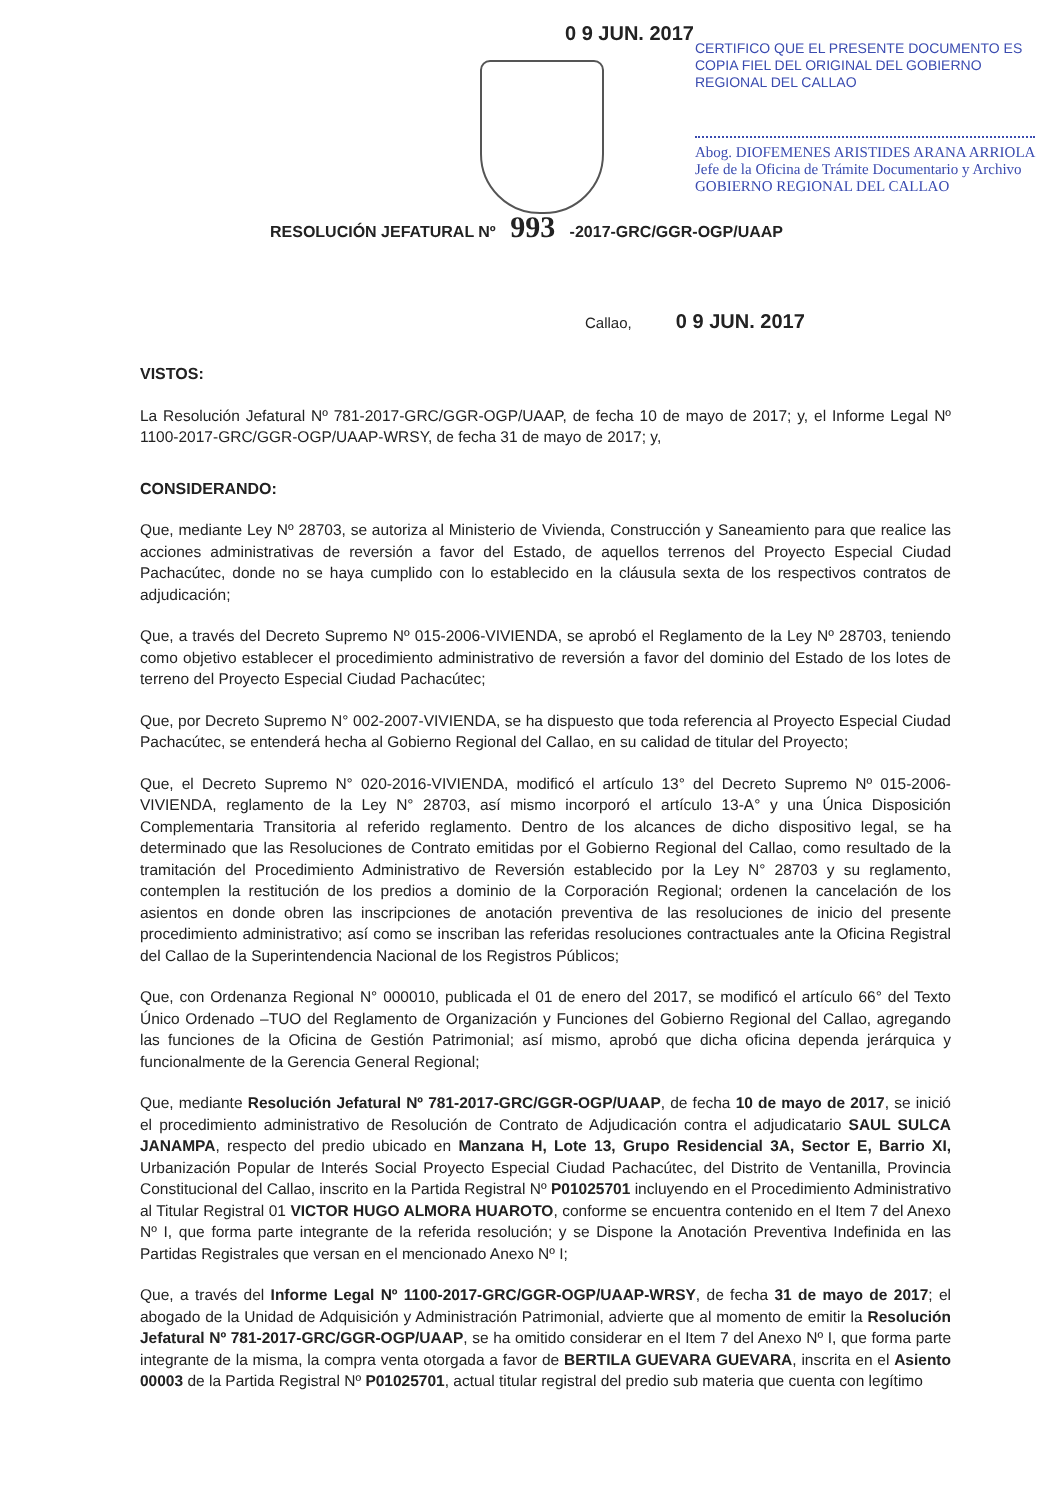0 9 JUN. 2017
CERTIFICO QUE EL PRESENTE DOCUMENTO ES
COPIA FIEL DEL ORIGINAL DEL GOBIERNO
REGIONAL DEL CALLAO
Abog. DIOFEMENES ARISTIDES ARANA ARRIOLA
Jefe de la Oficina de Trámite Documentario y Archivo
GOBIERNO REGIONAL DEL CALLAO
RESOLUCIÓN JEFATURAL Nº 993 -2017-GRC/GGR-OGP/UAAP
Callao, 0 9 JUN. 2017
VISTOS:
La Resolución Jefatural Nº 781-2017-GRC/GGR-OGP/UAAP, de fecha 10 de mayo de 2017; y, el Informe Legal Nº 1100-2017-GRC/GGR-OGP/UAAP-WRSY, de fecha 31 de mayo de 2017; y,
CONSIDERANDO:
Que, mediante Ley Nº 28703, se autoriza al Ministerio de Vivienda, Construcción y Saneamiento para que realice las acciones administrativas de reversión a favor del Estado, de aquellos terrenos del Proyecto Especial Ciudad Pachacútec, donde no se haya cumplido con lo establecido en la cláusula sexta de los respectivos contratos de adjudicación;
Que, a través del Decreto Supremo Nº 015-2006-VIVIENDA, se aprobó el Reglamento de la Ley Nº 28703, teniendo como objetivo establecer el procedimiento administrativo de reversión a favor del dominio del Estado de los lotes de terreno del Proyecto Especial Ciudad Pachacútec;
Que, por Decreto Supremo N° 002-2007-VIVIENDA, se ha dispuesto que toda referencia al Proyecto Especial Ciudad Pachacútec, se entenderá hecha al Gobierno Regional del Callao, en su calidad de titular del Proyecto;
Que, el Decreto Supremo N° 020-2016-VIVIENDA, modificó el artículo 13° del Decreto Supremo Nº 015-2006-VIVIENDA, reglamento de la Ley N° 28703, así mismo incorporó el artículo 13-A° y una Única Disposición Complementaria Transitoria al referido reglamento. Dentro de los alcances de dicho dispositivo legal, se ha determinado que las Resoluciones de Contrato emitidas por el Gobierno Regional del Callao, como resultado de la tramitación del Procedimiento Administrativo de Reversión establecido por la Ley N° 28703 y su reglamento, contemplen la restitución de los predios a dominio de la Corporación Regional; ordenen la cancelación de los asientos en donde obren las inscripciones de anotación preventiva de las resoluciones de inicio del presente procedimiento administrativo; así como se inscriban las referidas resoluciones contractuales ante la Oficina Registral del Callao de la Superintendencia Nacional de los Registros Públicos;
Que, con Ordenanza Regional N° 000010, publicada el 01 de enero del 2017, se modificó el artículo 66° del Texto Único Ordenado –TUO del Reglamento de Organización y Funciones del Gobierno Regional del Callao, agregando las funciones de la Oficina de Gestión Patrimonial; así mismo, aprobó que dicha oficina dependa jerárquica y funcionalmente de la Gerencia General Regional;
Que, mediante Resolución Jefatural Nº 781-2017-GRC/GGR-OGP/UAAP, de fecha 10 de mayo de 2017, se inició el procedimiento administrativo de Resolución de Contrato de Adjudicación contra el adjudicatario SAUL SULCA JANAMPA, respecto del predio ubicado en Manzana H, Lote 13, Grupo Residencial 3A, Sector E, Barrio XI, Urbanización Popular de Interés Social Proyecto Especial Ciudad Pachacútec, del Distrito de Ventanilla, Provincia Constitucional del Callao, inscrito en la Partida Registral Nº P01025701 incluyendo en el Procedimiento Administrativo al Titular Registral 01 VICTOR HUGO ALMORA HUAROTO, conforme se encuentra contenido en el Item 7 del Anexo Nº I, que forma parte integrante de la referida resolución; y se Dispone la Anotación Preventiva Indefinida en las Partidas Registrales que versan en el mencionado Anexo Nº I;
Que, a través del Informe Legal Nº 1100-2017-GRC/GGR-OGP/UAAP-WRSY, de fecha 31 de mayo de 2017; el abogado de la Unidad de Adquisición y Administración Patrimonial, advierte que al momento de emitir la Resolución Jefatural Nº 781-2017-GRC/GGR-OGP/UAAP, se ha omitido considerar en el Item 7 del Anexo Nº I, que forma parte integrante de la misma, la compra venta otorgada a favor de BERTILA GUEVARA GUEVARA, inscrita en el Asiento 00003 de la Partida Registral Nº P01025701, actual titular registral del predio sub materia que cuenta con legítimo